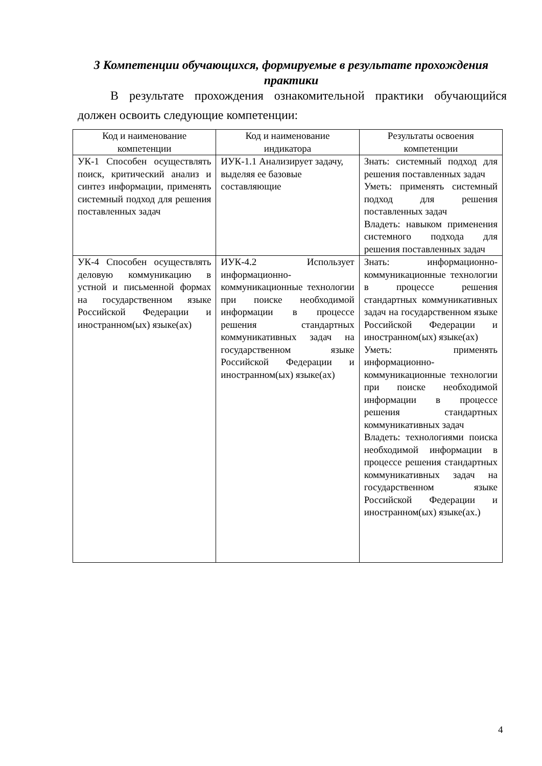3 Компетенции обучающихся, формируемые в результате прохождения практики
В результате прохождения ознакомительной практики обучающийся должен освоить следующие компетенции:
| Код и наименование компетенции | Код и наименование индикатора | Результаты освоения компетенции |
| --- | --- | --- |
| УК-1 Способен осуществлять поиск, критический анализ и синтез информации, применять системный подход для решения поставленных задач | ИУК-1.1 Анализирует задачу, выделяя ее базовые составляющие | Знать: системный подход для решения поставленных задач Уметь: применять системный подход для решения поставленных задач Владеть: навыком применения системного подхода для решения поставленных задач |
| УК-4 Способен осуществлять деловую коммуникацию в устной и письменной формах на государственном языке Российской Федерации и иностранном(ых) языке(ах) | ИУК-4.2 Использует информационно-коммуникационные технологии при поиске необходимой информации в процессе решения стандартных коммуникативных задач на государственном языке Российской Федерации и иностранном(ых) языке(ах) | Знать: информационно-коммуникационные технологии в процессе решения стандартных коммуникативных задач на государственном языке Российской Федерации и иностранном(ых) языке(ах) Уметь: применять информационно-коммуникационные технологии при поиске необходимой информации в процессе решения стандартных коммуникативных задач Владеть: технологиями поиска необходимой информации в процессе решения стандартных коммуникативных задач на государственном языке Российской Федерации и иностранном(ых) языке(ах.) |
4